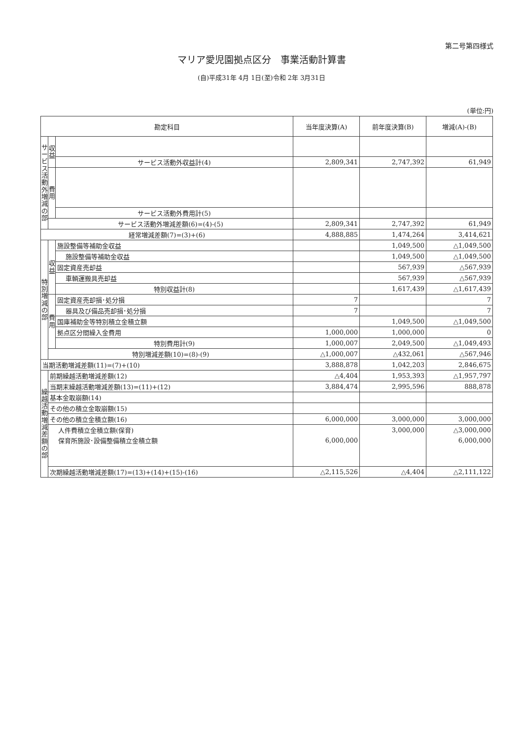第二号第四様式
マリア愛児園拠点区分　事業活動計算書
(自)平成31年 4月 1日(至)令和 2年 3月31日
(単位:円)
| 勘定科目 | | | 当年度決算(A) | 前年度決算(B) | 増減(A)-(B) |
| --- | --- | --- | --- | --- | --- |
| サ ー ビ ス 活 動 外 増 減 の 部 | 収 益 | | | | |
| | | サービス活動外収益計(4) | 2,809,341 | 2,747,392 | 61,949 |
| | 費 用 | | | | |
| | | サービス活動外費用計(5) | | | |
| | サービス活動外増減差額(6)=(4)-(5) | | 2,809,341 | 2,747,392 | 61,949 |
| 経常増減差額(7)=(3)+(6) | | | 4,888,885 | 1,474,264 | 3,414,621 |
| 特 別 増 減 の 部 | 収 益 | 施設整備等補助金収益 | | 1,049,500 | △1,049,500 |
| | | 施設整備等補助金収益 | | 1,049,500 | △1,049,500 |
| | | 固定資産売却益 | | 567,939 | △567,939 |
| | | 車輌運搬具売却益 | | 567,939 | △567,939 |
| | | 特別収益計(8) | | 1,617,439 | △1,617,439 |
| | 費 用 | 固定資産売却損･処分損 | 7 | | 7 |
| | | 器具及び備品売却損･処分損 | 7 | | 7 |
| | | 国庫補助金等特別積立金積立額 | | 1,049,500 | △1,049,500 |
| | | 拠点区分間繰入金費用 | 1,000,000 | 1,000,000 | 0 |
| | | 特別費用計(9) | 1,000,007 | 2,049,500 | △1,049,493 |
| | 特別増減差額(10)=(8)-(9) | | △1,000,007 | △432,061 | △567,946 |
| 当期活動増減差額(11)=(7)+(10) | | | 3,888,878 | 1,042,203 | 2,846,675 |
| 繰 越 活 動 増 減 差 額 の 部 | 前期繰越活動増減差額(12) | | △4,404 | 1,953,393 | △1,957,797 |
| | 当期末繰越活動増減差額(13)=(11)+(12) | | 3,884,474 | 2,995,596 | 888,878 |
| | 基本金取崩額(14) | | | | |
| | その他の積立金取崩額(15) | | | | |
| | その他の積立金積立額(16) | | 6,000,000 | 3,000,000 | 3,000,000 |
| | 人件費積立金積立額(保育) | | | 3,000,000 | △3,000,000 |
| | 保育所施設･設備整備積立金積立額 | | 6,000,000 | | 6,000,000 |
| | 次期繰越活動増減差額(17)=(13)+(14)+(15)-(16) | | △2,115,526 | △4,404 | △2,111,122 |